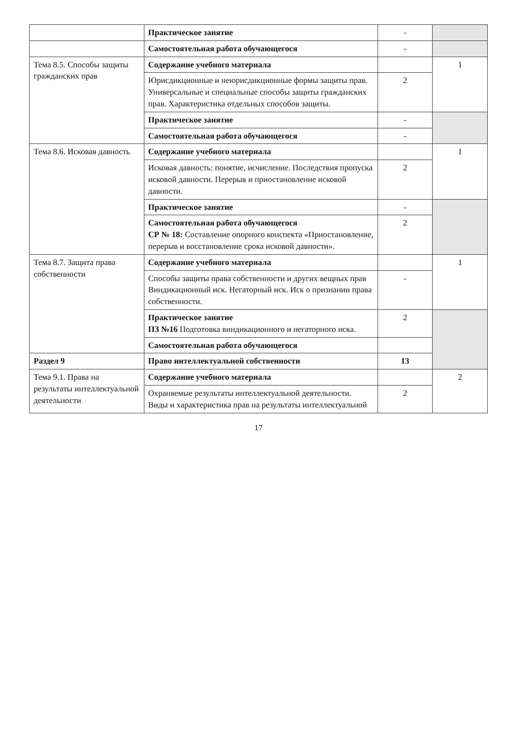| | Практическое занятие | - | |
| | Самостоятельная работа обучающегося | - | |
| Тема 8.5. Способы защиты гражданских прав | Содержание учебного материала | | 1 |
| | Юрисдикционные и неюрисдикционные формы защиты прав. Универсальные и специальные способы защиты гражданских прав. Характеристика отдельных способов защиты. | 2 | |
| | Практическое занятие | - | |
| | Самостоятельная работа обучающегося | - | |
| Тема 8.6. Исковая давность | Содержание учебного материала | | 1 |
| | Исковая давность: понятие, исчисление. Последствия пропуска исковой давности. Перерыв и приостановление исковой давности. | 2 | |
| | Практическое занятие | - | |
| | Самостоятельная работа обучающегося СР № 18: Составление опорного конспекта «Приостановление, перерыв и восстановление срока исковой давности». | 2 | |
| Тема 8.7. Защита права собственности | Содержание учебного материала | | 1 |
| | Способы защиты права собственности и других вещных прав Виндикационный иск. Негаторный иск. Иск о признании права собственности. | - | |
| | Практическое занятие ПЗ №16 Подготовка виндикационного и негаторного иска. | 2 | |
| | Самостоятельная работа обучающегося | | |
| Раздел 9 | Право интеллектуальной собственности | 13 | |
| Тема 9.1. Права на результаты интеллектуальной деятельности | Содержание учебного материала | | 2 |
| | Охраняемые результаты интеллектуальной деятельности. Виды и характеристика прав на результаты интеллектуальной | 2 | |
17